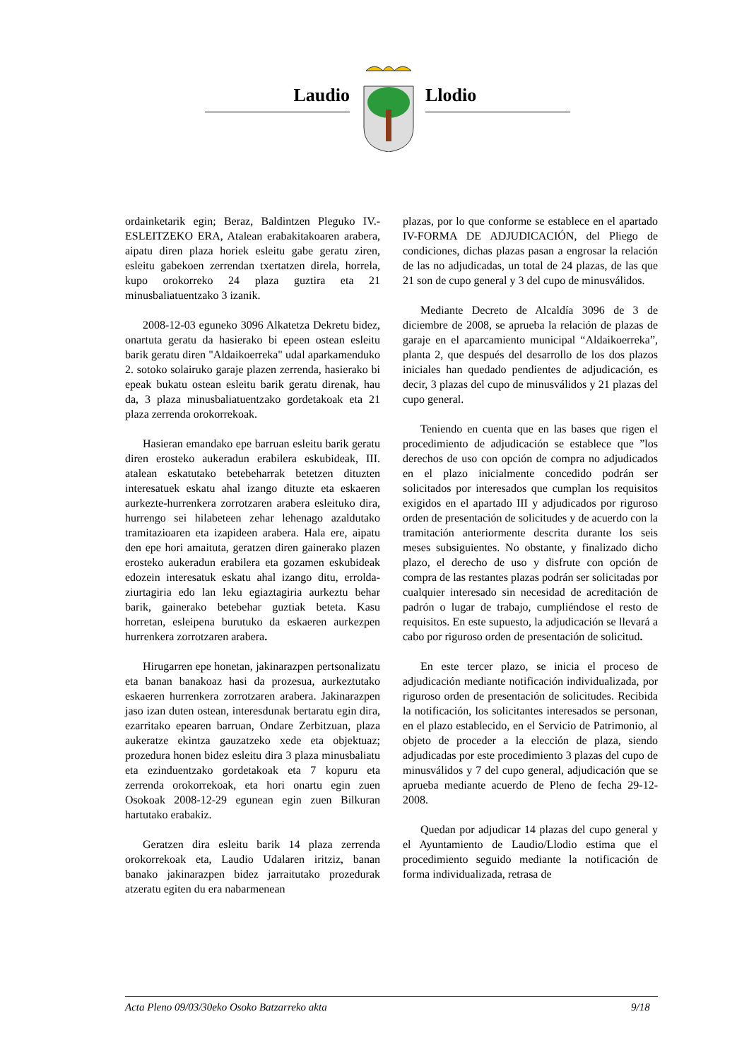Laudio Llodio
ordainketarik egin; Beraz, Baldintzen Pleguko IV.- ESLEITZEKO ERA, Atalean erabakitakoaren arabera, aipatu diren plaza horiek esleitu gabe geratu ziren, esleitu gabekoen zerrendan txertatzen direla, horrela, kupo orokorreko 24 plaza guztira eta 21 minusbaliatuentzako 3 izanik.
2008-12-03 eguneko 3096 Alkatetza Dekretu bidez, onartuta geratu da hasierako bi epeen ostean esleitu barik geratu diren "Aldaikoerreka" udal aparkamenduko 2. sotoko solairuko garaje plazen zerrenda, hasierako bi epeak bukatu ostean esleitu barik geratu direnak, hau da, 3 plaza minusbaliatuentzako gordetakoak eta 21 plaza zerrenda orokorrekoak.
Hasieran emandako epe barruan esleitu barik geratu diren erosteko aukeradun erabilera eskubideak, III. atalean eskatutako betebeharrak betetzen dituzten interesatuek eskatu ahal izango dituzte eta eskaeren aurkezte-hurrenkera zorrotzaren arabera esleituko dira, hurrengo sei hilabeteen zehar lehenago azaldutako tramitazioaren eta izapideen arabera. Hala ere, aipatu den epe hori amaituta, geratzen diren gainerako plazen erosteko aukeradun erabilera eta gozamen eskubideak edozein interesatuk eskatu ahal izango ditu, errolda-ziurtagiria edo lan leku egiaztagiria aurkeztu behar barik, gainerako betebehar guztiak beteta. Kasu horretan, esleipena burutuko da eskaeren aurkezpen hurrenkera zorrotzaren arabera.
Hirugarren epe honetan, jakinarazpen pertsonalizatu eta banan banakoaz hasi da prozesua, aurkeztutako eskaeren hurrenkera zorrotzaren arabera. Jakinarazpen jaso izan duten ostean, interesdunak bertaratu egin dira, ezarritako epearen barruan, Ondare Zerbitzuan, plaza aukeratze ekintza gauzatzeko xede eta objektuaz; prozedura honen bidez esleitu dira 3 plaza minusbaliatu eta ezinduentzako gordetakoak eta 7 kopuru eta zerrenda orokorrekoak, eta hori onartu egin zuen Osokoak 2008-12-29 egunean egin zuen Bilkuran hartutako erabakiz.
Geratzen dira esleitu barik 14 plaza zerrenda orokorrekoak eta, Laudio Udalaren iritziz, banan banako jakinarazpen bidez jarraitutako prozedurak atzeratu egiten du era nabarmenean
plazas, por lo que conforme se establece en el apartado IV-FORMA DE ADJUDICACIÓN, del Pliego de condiciones, dichas plazas pasan a engrosar la relación de las no adjudicadas, un total de 24 plazas, de las que 21 son de cupo general y 3 del cupo de minusválidos.
Mediante Decreto de Alcaldía 3096 de 3 de diciembre de 2008, se aprueba la relación de plazas de garaje en el aparcamiento municipal “Aldaikoerreka”, planta 2, que después del desarrollo de los dos plazos iniciales han quedado pendientes de adjudicación, es decir, 3 plazas del cupo de minusválidos y 21 plazas del cupo general.
Teniendo en cuenta que en las bases que rigen el procedimiento de adjudicación se establece que ”los derechos de uso con opción de compra no adjudicados en el plazo inicialmente concedido podrán ser solicitados por interesados que cumplan los requisitos exigidos en el apartado III y adjudicados por riguroso orden de presentación de solicitudes y de acuerdo con la tramitación anteriormente descrita durante los seis meses subsiguientes. No obstante, y finalizado dicho plazo, el derecho de uso y disfrute con opción de compra de las restantes plazas podrán ser solicitadas por cualquier interesado sin necesidad de acreditación de padrón o lugar de trabajo, cumpliéndose el resto de requisitos. En este supuesto, la adjudicación se llevará a cabo por riguroso orden de presentación de solicitud.
En este tercer plazo, se inicia el proceso de adjudicación mediante notificación individualizada, por riguroso orden de presentación de solicitudes. Recibida la notificación, los solicitantes interesados se personan, en el plazo establecido, en el Servicio de Patrimonio, al objeto de proceder a la elección de plaza, siendo adjudicadas por este procedimiento 3 plazas del cupo de minusválidos y 7 del cupo general, adjudicación que se aprueba mediante acuerdo de Pleno de fecha 29-12-2008.
Quedan por adjudicar 14 plazas del cupo general y el Ayuntamiento de Laudio/Llodio estima que el procedimiento seguido mediante la notificación de forma individualizada, retrasa de
Acta Pleno 09/03/30eko Osoko Batzarreko akta 9/18